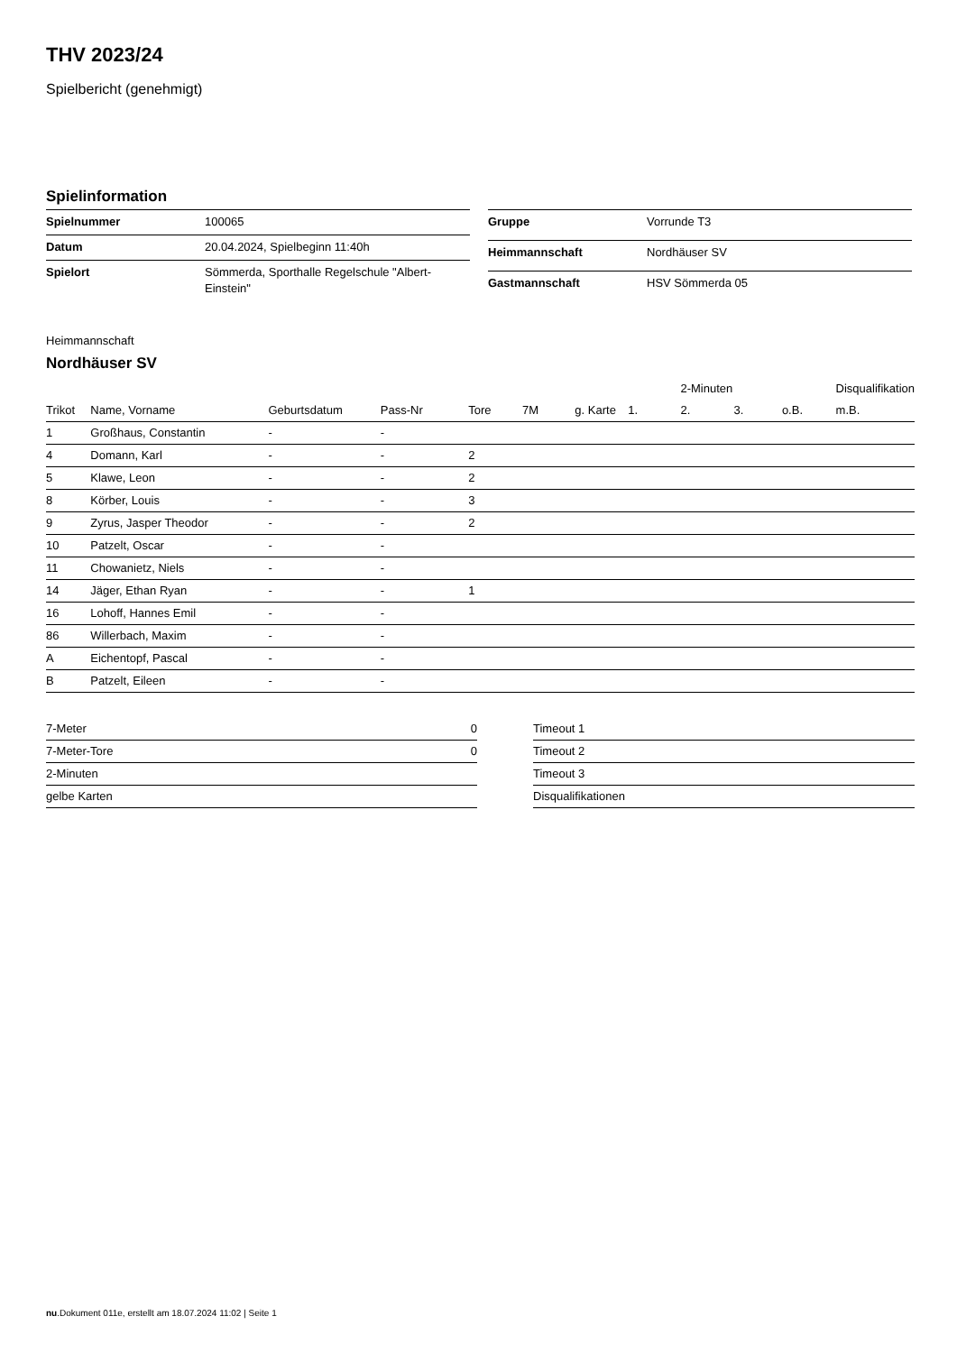THV 2023/24
Spielbericht (genehmigt)
Spielinformation
| Spielnummer | 100065 |
| Datum | 20.04.2024, Spielbeginn 11:40h |
| Spielort | Sömmerda, Sporthalle Regelschule "Albert- Einstein" |
| Gruppe | Vorrunde T3 |
| Heimmannschaft | Nordhäuser SV |
| Gastmannschaft | HSV Sömmerda 05 |
Heimmannschaft
Nordhäuser SV
| | | | | | | | | 2-Minuten | | | Disqualifikation |
| --- | --- | --- | --- | --- | --- | --- | --- | --- | --- | --- | --- |
| Trikot | Name, Vorname | Geburtsdatum | Pass-Nr | Tore | 7M | g. Karte | 1. | 2. | 3. | o.B. | m.B. |
| 1 | Großhaus, Constantin | - | - | | | | | | | | |
| 4 | Domann, Karl | - | - | 2 | | | | | | | |
| 5 | Klawe, Leon | - | - | 2 | | | | | | | |
| 8 | Körber, Louis | - | - | 3 | | | | | | | |
| 9 | Zyrus, Jasper Theodor | - | - | 2 | | | | | | | |
| 10 | Patzelt, Oscar | - | - | | | | | | | | |
| 11 | Chowanietz, Niels | - | - | | | | | | | | |
| 14 | Jäger, Ethan Ryan | - | - | 1 | | | | | | | |
| 16 | Lohoff, Hannes Emil | - | - | | | | | | | | |
| 86 | Willerbach, Maxim | - | - | | | | | | | | |
| A | Eichentopf, Pascal | - | - | | | | | | | | |
| B | Patzelt, Eileen | - | - | | | | | | | | |
| 7-Meter | 0 |
| 7-Meter-Tore | 0 |
| 2-Minuten | |
| gelbe Karten | |
| Timeout 1 |
| Timeout 2 |
| Timeout 3 |
| Disqualifikationen |
nu.Dokument 011e, erstellt am 18.07.2024 11:02 | Seite 1